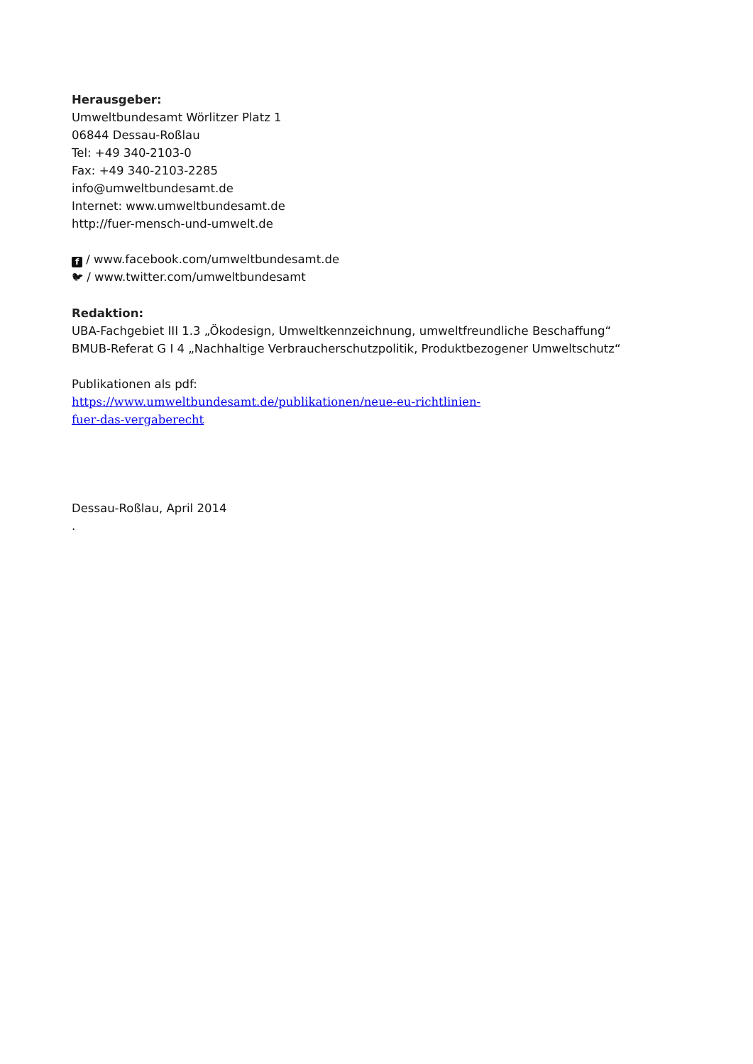Herausgeber:
Umweltbundesamt Wörlitzer Platz 1
06844 Dessau-Roßlau
Tel: +49 340-2103-0
Fax: +49 340-2103-2285
info@umweltbundesamt.de
Internet: www.umweltbundesamt.de
http://fuer-mensch-und-umwelt.de
f / www.facebook.com/umweltbundesamt.de
🐦︎ / www.twitter.com/umweltbundesamt
Redaktion:
UBA-Fachgebiet III 1.3 „Ökodesign, Umweltkennzeichnung, umweltfreundliche Beschaffung“
BMUB-Referat G I 4 „Nachhaltige Verbraucherschutzpolitik, Produktbezogener Umweltschutz“
Publikationen als pdf:
https://www.umweltbundesamt.de/publikationen/neue-eu-richtlinien-
fuer-das-vergaberecht
Dessau-Roßlau, April 2014
.